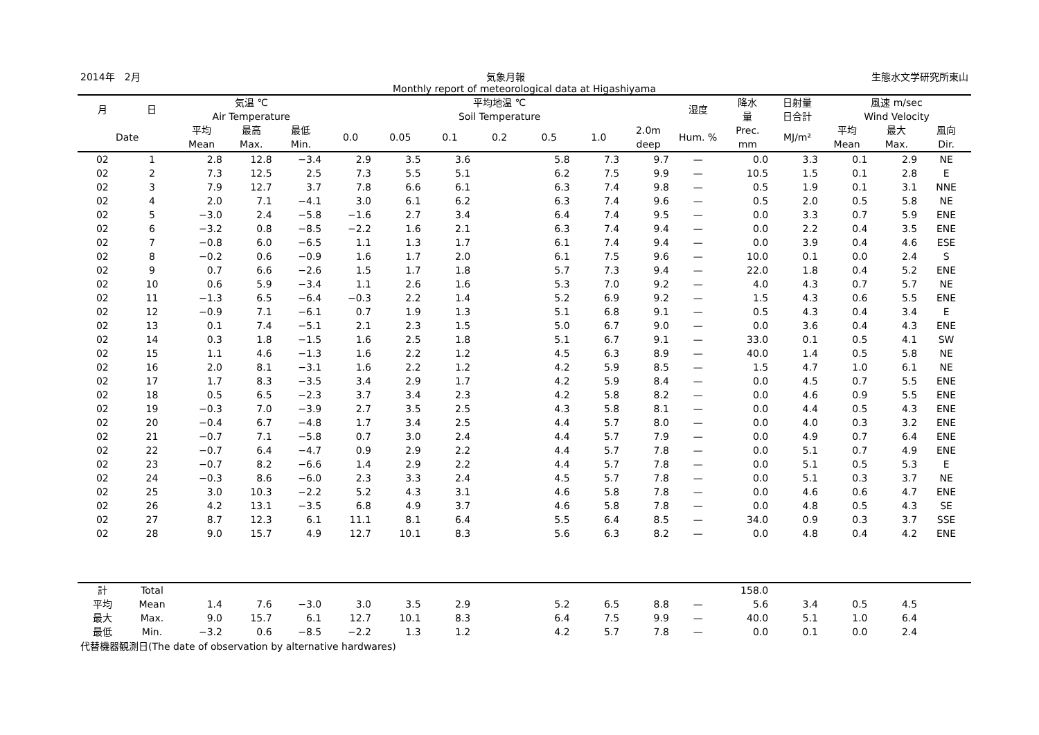2014年　2月 気象月報 生態水文学研究所東山
Monthly report of meteorological data at Higashiyama
| 月 | 日 | 気温 ℃ Air Temperature | | | 平均地温 ℃ Soil Temperature | | | | | | | 湿度 | 降水 量 | 日射量 日合計 | 風速 m/sec Wind Velocity | | |
| --- | --- | --- | --- | --- | --- | --- | --- | --- | --- | --- | --- | --- | --- | --- | --- | --- | --- |
| Date | | 平均 Mean | 最高 Max. | 最低 Min. | 0.0 | 0.05 | 0.1 | 0.2 | 0.5 | 1.0 | 2.0m deep | Hum. % | Prec. mm | MJ/m² | 平均 Mean | 最大 Max. | 風向 Dir. |
| 02 | 1 | 2.8 | 12.8 | −3.4 | 2.9 | 3.5 | 3.6 | | 5.8 | 7.3 | 9.7 | — | 0.0 | 3.3 | 0.1 | 2.9 | NE |
| 02 | 2 | 7.3 | 12.5 | 2.5 | 7.3 | 5.5 | 5.1 | | 6.2 | 7.5 | 9.9 | — | 10.5 | 1.5 | 0.1 | 2.8 | E |
| 02 | 3 | 7.9 | 12.7 | 3.7 | 7.8 | 6.6 | 6.1 | | 6.3 | 7.4 | 9.8 | — | 0.5 | 1.9 | 0.1 | 3.1 | NNE |
| 02 | 4 | 2.0 | 7.1 | −4.1 | 3.0 | 6.1 | 6.2 | | 6.3 | 7.4 | 9.6 | — | 0.5 | 2.0 | 0.5 | 5.8 | NE |
| 02 | 5 | −3.0 | 2.4 | −5.8 | −1.6 | 2.7 | 3.4 | | 6.4 | 7.4 | 9.5 | — | 0.0 | 3.3 | 0.7 | 5.9 | ENE |
| 02 | 6 | −3.2 | 0.8 | −8.5 | −2.2 | 1.6 | 2.1 | | 6.3 | 7.4 | 9.4 | — | 0.0 | 2.2 | 0.4 | 3.5 | ENE |
| 02 | 7 | −0.8 | 6.0 | −6.5 | 1.1 | 1.3 | 1.7 | | 6.1 | 7.4 | 9.4 | — | 0.0 | 3.9 | 0.4 | 4.6 | ESE |
| 02 | 8 | −0.2 | 0.6 | −0.9 | 1.6 | 1.7 | 2.0 | | 6.1 | 7.5 | 9.6 | — | 10.0 | 0.1 | 0.0 | 2.4 | S |
| 02 | 9 | 0.7 | 6.6 | −2.6 | 1.5 | 1.7 | 1.8 | | 5.7 | 7.3 | 9.4 | — | 22.0 | 1.8 | 0.4 | 5.2 | ENE |
| 02 | 10 | 0.6 | 5.9 | −3.4 | 1.1 | 2.6 | 1.6 | | 5.3 | 7.0 | 9.2 | — | 4.0 | 4.3 | 0.7 | 5.7 | NE |
| 02 | 11 | −1.3 | 6.5 | −6.4 | −0.3 | 2.2 | 1.4 | | 5.2 | 6.9 | 9.2 | — | 1.5 | 4.3 | 0.6 | 5.5 | ENE |
| 02 | 12 | −0.9 | 7.1 | −6.1 | 0.7 | 1.9 | 1.3 | | 5.1 | 6.8 | 9.1 | — | 0.5 | 4.3 | 0.4 | 3.4 | E |
| 02 | 13 | 0.1 | 7.4 | −5.1 | 2.1 | 2.3 | 1.5 | | 5.0 | 6.7 | 9.0 | — | 0.0 | 3.6 | 0.4 | 4.3 | ENE |
| 02 | 14 | 0.3 | 1.8 | −1.5 | 1.6 | 2.5 | 1.8 | | 5.1 | 6.7 | 9.1 | — | 33.0 | 0.1 | 0.5 | 4.1 | SW |
| 02 | 15 | 1.1 | 4.6 | −1.3 | 1.6 | 2.2 | 1.2 | | 4.5 | 6.3 | 8.9 | — | 40.0 | 1.4 | 0.5 | 5.8 | NE |
| 02 | 16 | 2.0 | 8.1 | −3.1 | 1.6 | 2.2 | 1.2 | | 4.2 | 5.9 | 8.5 | — | 1.5 | 4.7 | 1.0 | 6.1 | NE |
| 02 | 17 | 1.7 | 8.3 | −3.5 | 3.4 | 2.9 | 1.7 | | 4.2 | 5.9 | 8.4 | — | 0.0 | 4.5 | 0.7 | 5.5 | ENE |
| 02 | 18 | 0.5 | 6.5 | −2.3 | 3.7 | 3.4 | 2.3 | | 4.2 | 5.8 | 8.2 | — | 0.0 | 4.6 | 0.9 | 5.5 | ENE |
| 02 | 19 | −0.3 | 7.0 | −3.9 | 2.7 | 3.5 | 2.5 | | 4.3 | 5.8 | 8.1 | — | 0.0 | 4.4 | 0.5 | 4.3 | ENE |
| 02 | 20 | −0.4 | 6.7 | −4.8 | 1.7 | 3.4 | 2.5 | | 4.4 | 5.7 | 8.0 | — | 0.0 | 4.0 | 0.3 | 3.2 | ENE |
| 02 | 21 | −0.7 | 7.1 | −5.8 | 0.7 | 3.0 | 2.4 | | 4.4 | 5.7 | 7.9 | — | 0.0 | 4.9 | 0.7 | 6.4 | ENE |
| 02 | 22 | −0.7 | 6.4 | −4.7 | 0.9 | 2.9 | 2.2 | | 4.4 | 5.7 | 7.8 | — | 0.0 | 5.1 | 0.7 | 4.9 | ENE |
| 02 | 23 | −0.7 | 8.2 | −6.6 | 1.4 | 2.9 | 2.2 | | 4.4 | 5.7 | 7.8 | — | 0.0 | 5.1 | 0.5 | 5.3 | E |
| 02 | 24 | −0.3 | 8.6 | −6.0 | 2.3 | 3.3 | 2.4 | | 4.5 | 5.7 | 7.8 | — | 0.0 | 5.1 | 0.3 | 3.7 | NE |
| 02 | 25 | 3.0 | 10.3 | −2.2 | 5.2 | 4.3 | 3.1 | | 4.6 | 5.8 | 7.8 | — | 0.0 | 4.6 | 0.6 | 4.7 | ENE |
| 02 | 26 | 4.2 | 13.1 | −3.5 | 6.8 | 4.9 | 3.7 | | 4.6 | 5.8 | 7.8 | — | 0.0 | 4.8 | 0.5 | 4.3 | SE |
| 02 | 27 | 8.7 | 12.3 | 6.1 | 11.1 | 8.1 | 6.4 | | 5.5 | 6.4 | 8.5 | — | 34.0 | 0.9 | 0.3 | 3.7 | SSE |
| 02 | 28 | 9.0 | 15.7 | 4.9 | 12.7 | 10.1 | 8.3 | | 5.6 | 6.3 | 8.2 | — | 0.0 | 4.8 | 0.4 | 4.2 | ENE |
| 計 | Total | | | | | | | | | | | | 158.0 | | | | |
| 平均 | Mean | 1.4 | 7.6 | −3.0 | 3.0 | 3.5 | 2.9 | | 5.2 | 6.5 | 8.8 | — | 5.6 | 3.4 | 0.5 | 4.5 | |
| 最大 | Max. | 9.0 | 15.7 | 6.1 | 12.7 | 10.1 | 8.3 | | 6.4 | 7.5 | 9.9 | — | 40.0 | 5.1 | 1.0 | 6.4 | |
| 最低 | Min. | −3.2 | 0.6 | −8.5 | −2.2 | 1.3 | 1.2 | | 4.2 | 5.7 | 7.8 | — | 0.0 | 0.1 | 0.0 | 2.4 | |
代替機器観測日(The date of observation by alternative hardwares)